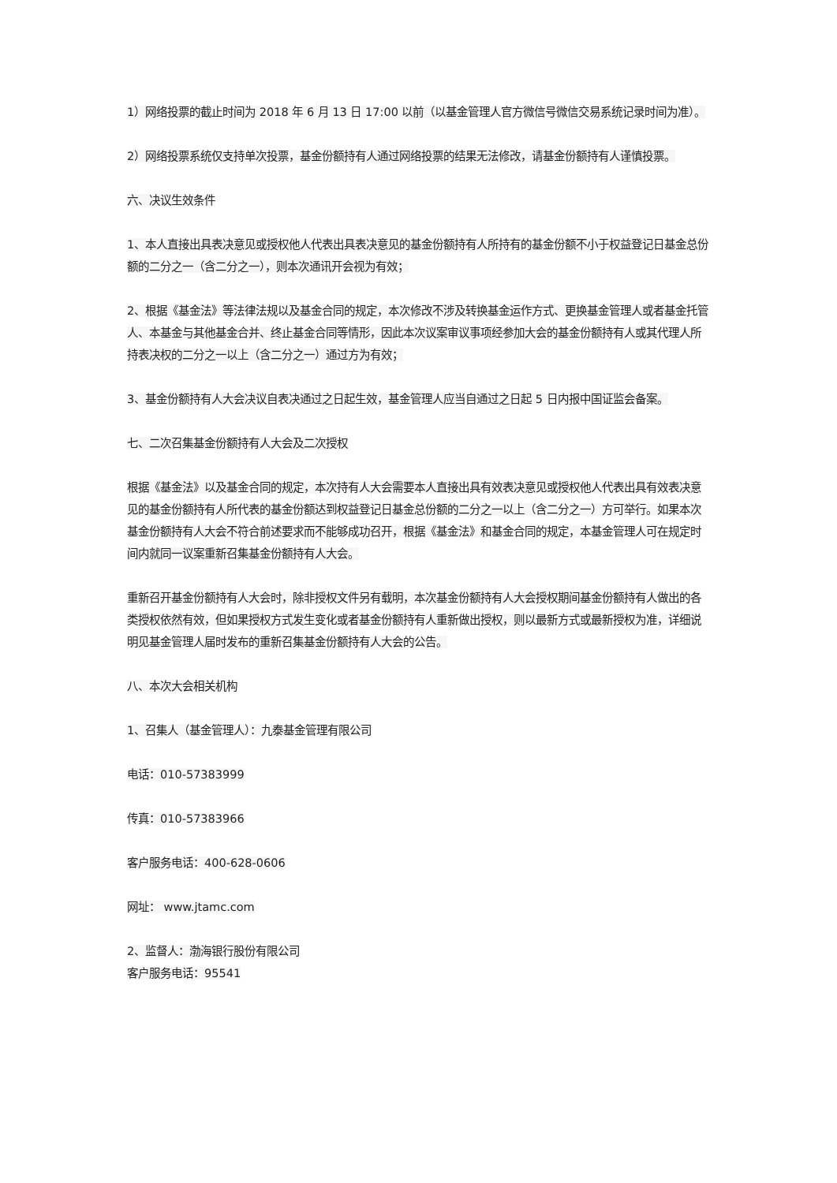1）网络投票的截止时间为 2018 年 6 月 13 日 17:00 以前（以基金管理人官方微信号微信交易系统记录时间为准）。
2）网络投票系统仅支持单次投票，基金份额持有人通过网络投票的结果无法修改，请基金份额持有人谨慎投票。
六、决议生效条件
1、本人直接出具表决意见或授权他人代表出具表决意见的基金份额持有人所持有的基金份额不小于权益登记日基金总份额的二分之一（含二分之一），则本次通讯开会视为有效；
2、根据《基金法》等法律法规以及基金合同的规定，本次修改不涉及转换基金运作方式、更换基金管理人或者基金托管人、本基金与其他基金合并、终止基金合同等情形，因此本次议案审议事项经参加大会的基金份额持有人或其代理人所持表决权的二分之一以上（含二分之一）通过方为有效；
3、基金份额持有人大会决议自表决通过之日起生效，基金管理人应当自通过之日起 5 日内报中国证监会备案。
七、二次召集基金份额持有人大会及二次授权
根据《基金法》以及基金合同的规定，本次持有人大会需要本人直接出具有效表决意见或授权他人代表出具有效表决意见的基金份额持有人所代表的基金份额达到权益登记日基金总份额的二分之一以上（含二分之一）方可举行。如果本次基金份额持有人大会不符合前述要求而不能够成功召开，根据《基金法》和基金合同的规定，本基金管理人可在规定时间内就同一议案重新召集基金份额持有人大会。
重新召开基金份额持有人大会时，除非授权文件另有载明，本次基金份额持有人大会授权期间基金份额持有人做出的各类授权依然有效，但如果授权方式发生变化或者基金份额持有人重新做出授权，则以最新方式或最新授权为准，详细说明见基金管理人届时发布的重新召集基金份额持有人大会的公告。
八、本次大会相关机构
1、召集人（基金管理人）：九泰基金管理有限公司
电话：010-57383999
传真：010-57383966
客户服务电话：400-628-0606
网址： www.jtamc.com
2、监督人：渤海银行股份有限公司
客户服务电话：95541